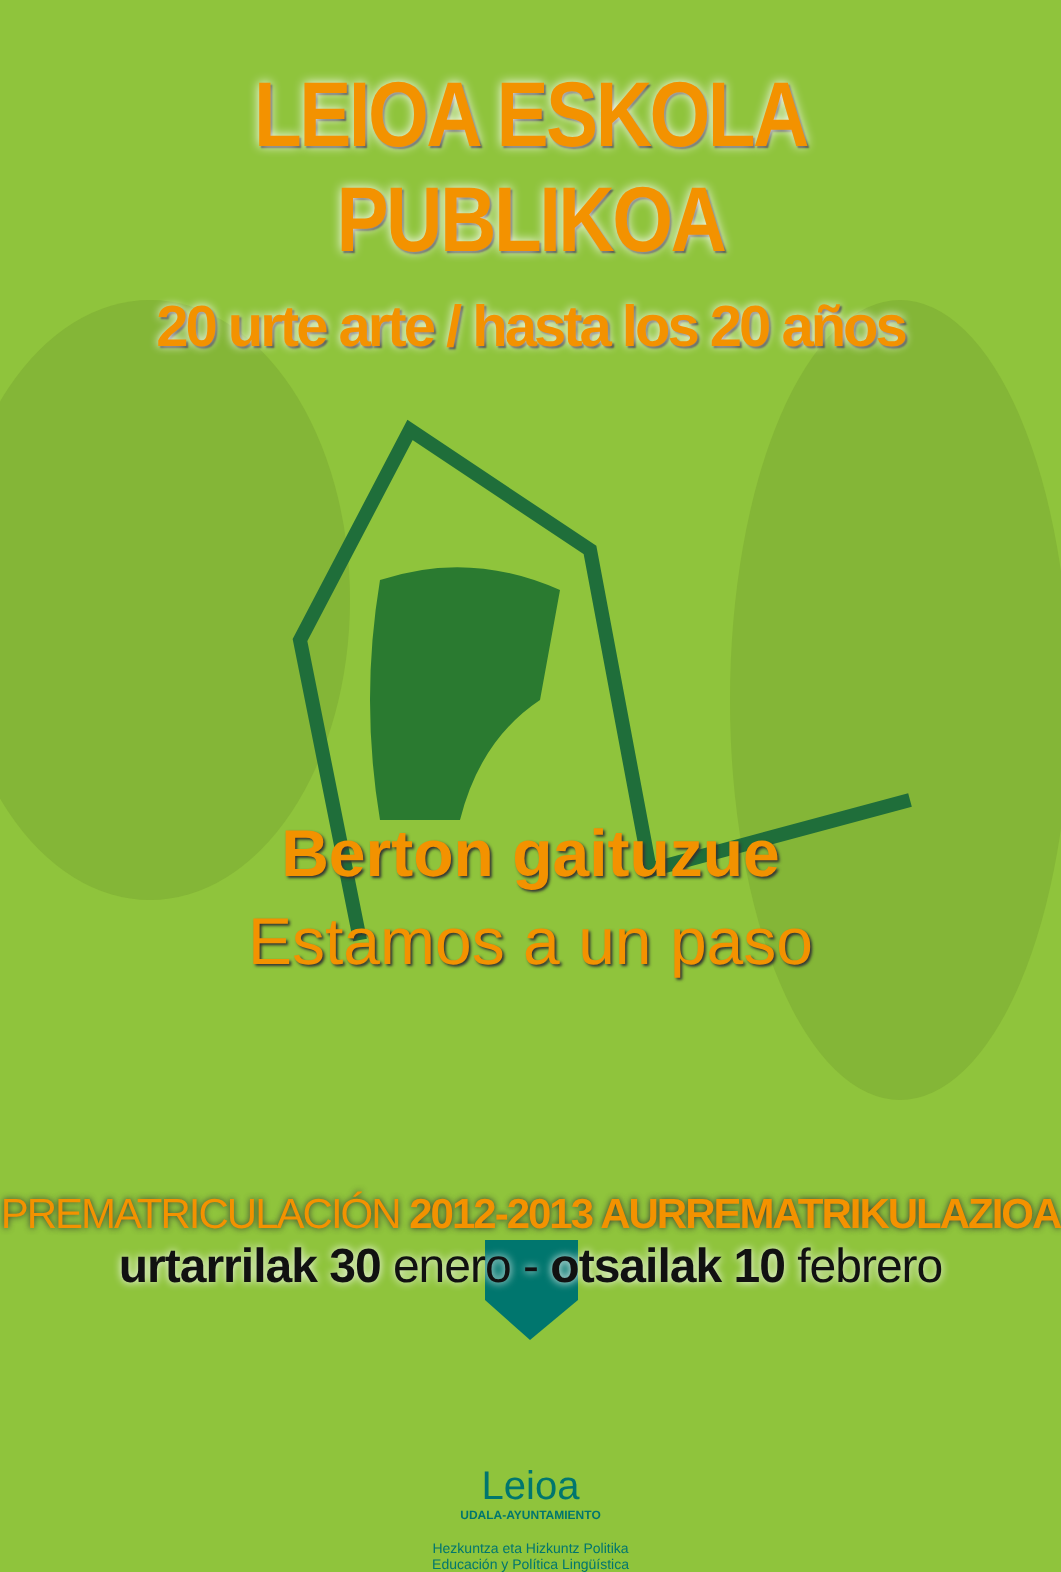LEIOA ESKOLA PUBLIKOA
20 urte arte / hasta los 20 años
Berton gaituzue
Estamos a un paso
PREMATRICULACIÓN 2012-2013 AURREMATRIKULAZIOA
urtarrilak 30 enero - otsailak 10 febrero
Leioa
UDALA-AYUNTAMIENTO
Hezkuntza eta Hizkuntz Politika
Educación y Política Lingüística